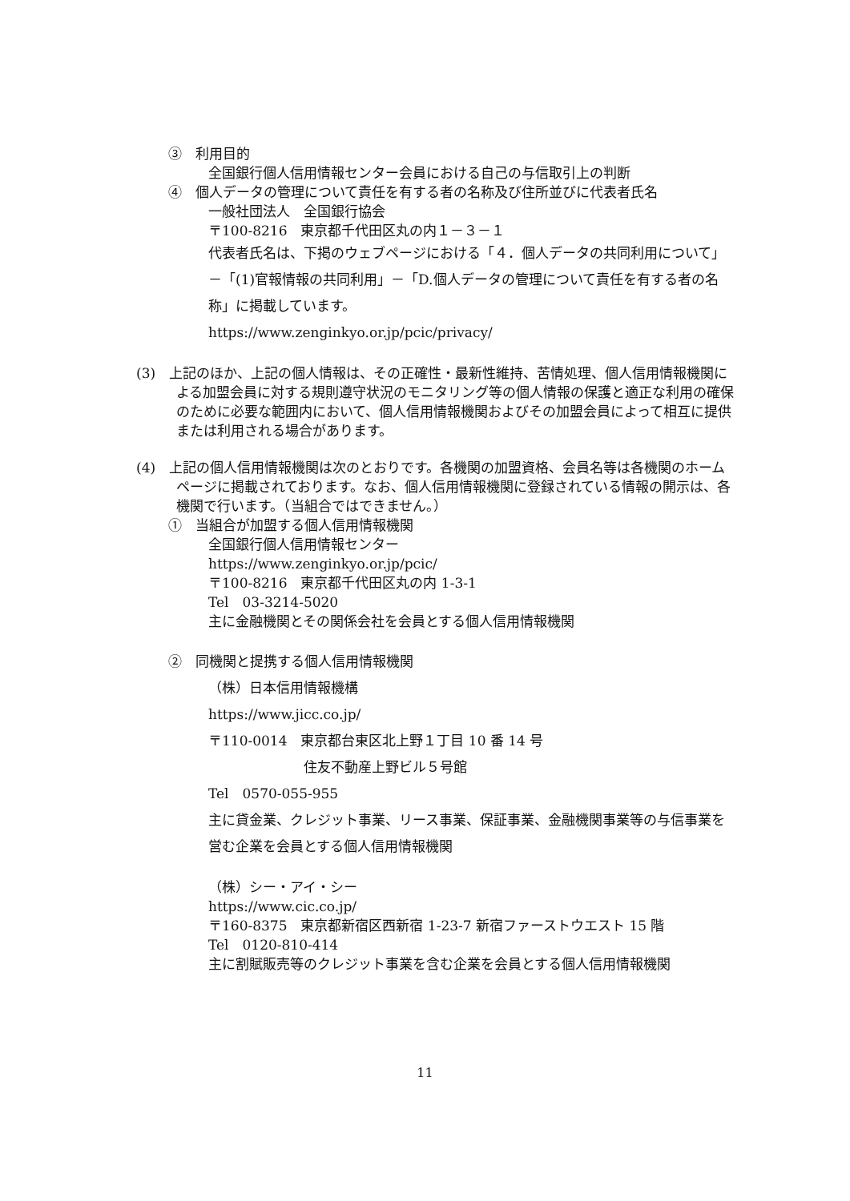③　利用目的
全国銀行個人信用情報センター会員における自己の与信取引上の判断
④　個人データの管理について責任を有する者の名称及び住所並びに代表者氏名
一般社団法人　全国銀行協会
〒100-8216　東京都千代田区丸の内１－３－１
代表者氏名は、下掲のウェブページにおける「４．個人データの共同利用について」－「(1)官報情報の共同利用」－「D.個人データの管理について責任を有する者の名称」に掲載しています。
https://www.zenginkyo.or.jp/pcic/privacy/
(3)　上記のほか、上記の個人情報は、その正確性・最新性維持、苦情処理、個人信用情報機関による加盟会員に対する規則遵守状況のモニタリング等の個人情報の保護と適正な利用の確保のために必要な範囲内において、個人信用情報機関およびその加盟会員によって相互に提供または利用される場合があります。
(4)　上記の個人信用情報機関は次のとおりです。各機関の加盟資格、会員名等は各機関のホームページに掲載されております。なお、個人信用情報機関に登録されている情報の開示は、各機関で行います。（当組合ではできません。）
①　当組合が加盟する個人信用情報機関
全国銀行個人信用情報センター
https://www.zenginkyo.or.jp/pcic/
〒100-8216　東京都千代田区丸の内 1-3-1
Tel　03-3214-5020
主に金融機関とその関係会社を会員とする個人信用情報機関
②　同機関と提携する個人信用情報機関
（株）日本信用情報機構
https://www.jicc.co.jp/
〒110-0014　東京都台東区北上野１丁目 10 番 14 号
　　　　　　　住友不動産上野ビル５号館
Tel　0570-055-955
主に貸金業、クレジット事業、リース事業、保証事業、金融機関事業等の与信事業を営む企業を会員とする個人信用情報機関
（株）シー・アイ・シー
https://www.cic.co.jp/
〒160-8375　東京都新宿区西新宿 1-23-7 新宿ファーストウエスト 15 階
Tel　0120-810-414
主に割賦販売等のクレジット事業を含む企業を会員とする個人信用情報機関
11